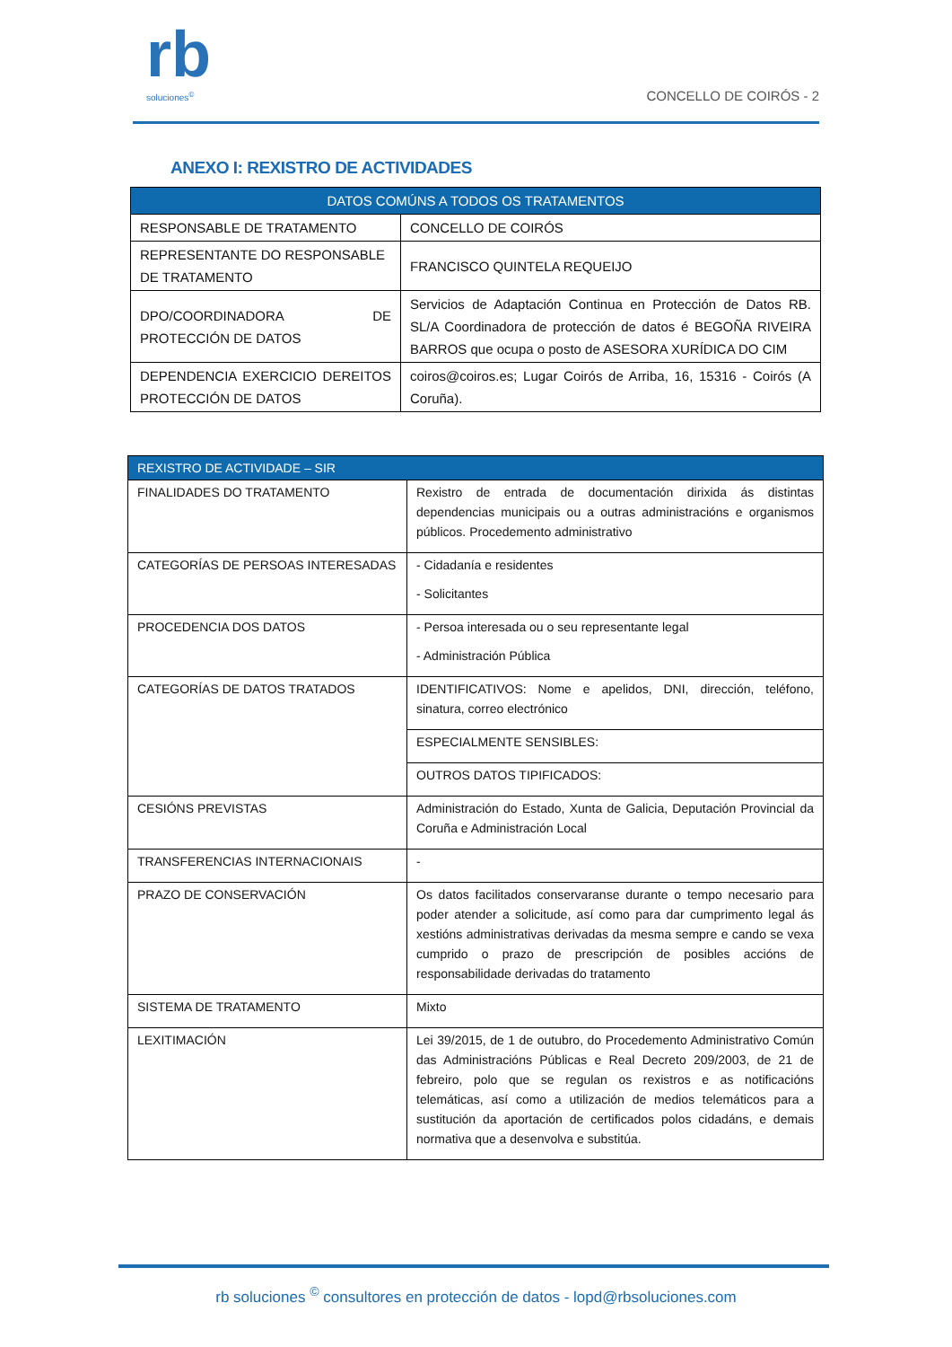rb
soluciones<sup>©</sup>
CONCELLO DE COIRÓS - 2
ANEXO I: REXISTRO DE ACTIVIDADES
| DATOS COMÚNS A TODOS OS TRATAMENTOS | |
| RESPONSABLE DE TRATAMENTO | CONCELLO DE COIRÓS |
| REPRESENTANTE DO RESPONSABLE DE TRATAMENTO | FRANCISCO QUINTELA REQUEIJO |
| DPO/COORDINADORA DE PROTECCIÓN DE DATOS | Servicios de Adaptación Continua en Protección de Datos RB. SL/A Coordinadora de protección de datos é BEGOÑA RIVEIRA BARROS que ocupa o posto de ASESORA XURÍDICA DO CIM |
| DEPENDENCIA EXERCICIO DEREITOS PROTECCIÓN DE DATOS | coiros@coiros.es; Lugar Coirós de Arriba, 16, 15316 - Coirós (A Coruña). |
| REXISTRO DE ACTIVIDADE – SIR | |
| FINALIDADES DO TRATAMENTO | Rexistro de entrada de documentación dirixida ás distintas dependencias municipais ou a outras administracións e organismos públicos. Procedemento administrativo |
| CATEGORÍAS DE PERSOAS INTERESADAS | - Cidadanía e residentes - Solicitantes |
| PROCEDENCIA DOS DATOS | - Persoa interesada ou o seu representante legal - Administración Pública |
| CATEGORÍAS DE DATOS TRATADOS | IDENTIFICATIVOS: Nome e apelidos, DNI, dirección, teléfono, sinatura, correo electrónico |
| | ESPECIALMENTE SENSIBLES: |
| | OUTROS DATOS TIPIFICADOS: |
| CESIÓNS PREVISTAS | Administración do Estado, Xunta de Galicia, Deputación Provincial da Coruña e Administración Local |
| TRANSFERENCIAS INTERNACIONAIS | - |
| PRAZO DE CONSERVACIÓN | Os datos facilitados conservaranse durante o tempo necesario para poder atender a solicitude, así como para dar cumprimento legal ás xestións administrativas derivadas da mesma sempre e cando se vexa cumprido o prazo de prescripción de posibles accións de responsabilidade derivadas do tratamento |
| SISTEMA DE TRATAMENTO | Mixto |
| LEXITIMACIÓN | Lei 39/2015, de 1 de outubro, do Procedemento Administrativo Común das Administracións Públicas e Real Decreto 209/2003, de 21 de febreiro, polo que se regulan os rexistros e as notificacións telemáticas, así como a utilización de medios telemáticos para a sustitución da aportación de certificados polos cidadáns, e demais normativa que a desenvolva e substitúa. |
rb soluciones <sup>©</sup> consultores en protección de datos - lopd@rbsoluciones.com